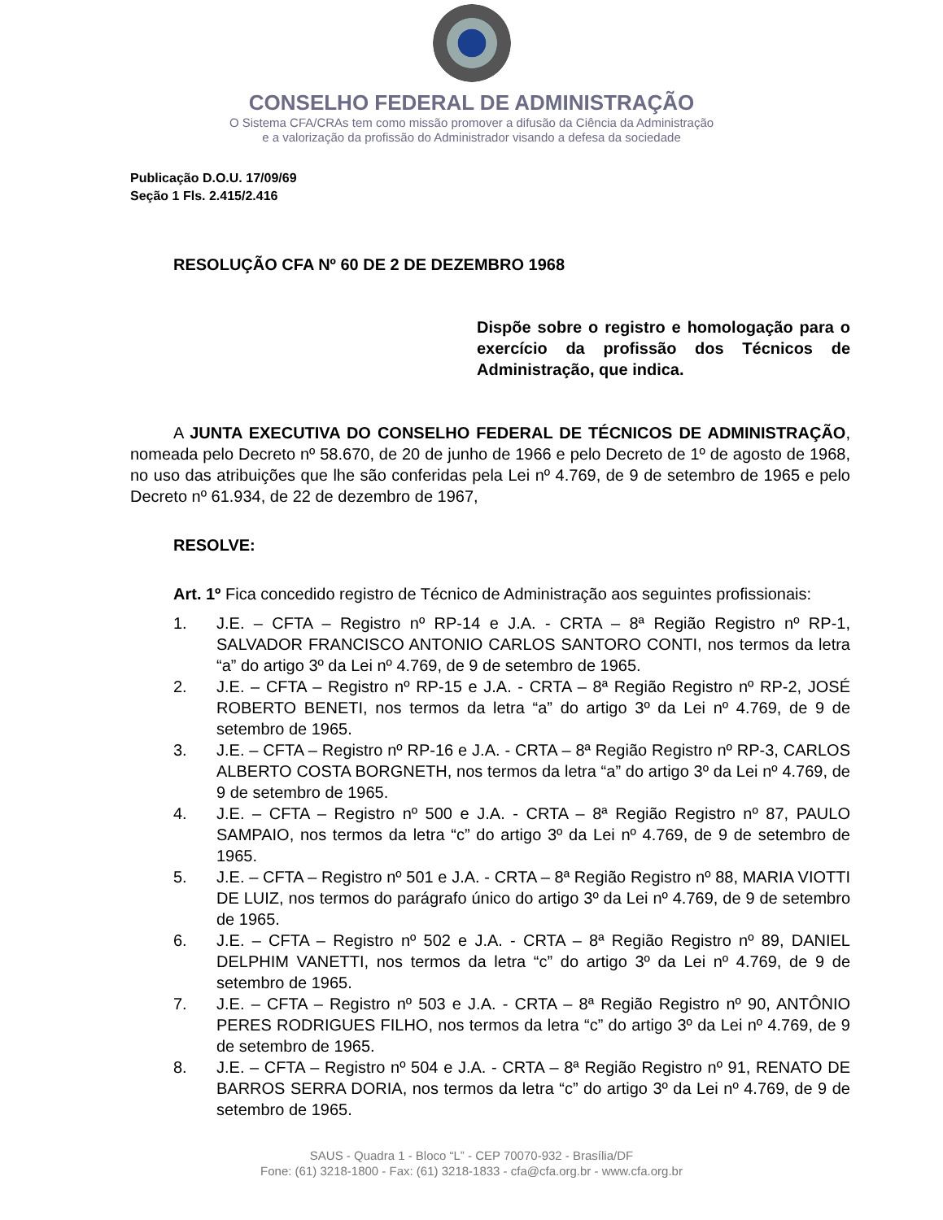CONSELHO FEDERAL DE ADMINISTRAÇÃO
O Sistema CFA/CRAs tem como missão promover a difusão da Ciência da Administração
e a valorização da profissão do Administrador visando a defesa da sociedade
Publicação D.O.U. 17/09/69
Seção 1 Fls. 2.415/2.416
RESOLUÇÃO CFA Nº 60 DE 2 DE DEZEMBRO 1968
Dispõe sobre o registro e homologação para o exercício da profissão dos Técnicos de Administração, que indica.
A JUNTA EXECUTIVA DO CONSELHO FEDERAL DE TÉCNICOS DE ADMINISTRAÇÃO, nomeada pelo Decreto nº 58.670, de 20 de junho de 1966 e pelo Decreto de 1º de agosto de 1968, no uso das atribuições que lhe são conferidas pela Lei nº 4.769, de 9 de setembro de 1965 e pelo Decreto nº 61.934, de 22 de dezembro de 1967,
RESOLVE:
Art. 1º Fica concedido registro de Técnico de Administração aos seguintes profissionais:
1. J.E. – CFTA – Registro nº RP-14 e J.A. - CRTA – 8ª Região Registro nº RP-1, SALVADOR FRANCISCO ANTONIO CARLOS SANTORO CONTI, nos termos da letra “a” do artigo 3º da Lei nº 4.769, de 9 de setembro de 1965.
2. J.E. – CFTA – Registro nº RP-15 e J.A. - CRTA – 8ª Região Registro nº RP-2, JOSÉ ROBERTO BENETI, nos termos da letra “a” do artigo 3º da Lei nº 4.769, de 9 de setembro de 1965.
3. J.E. – CFTA – Registro nº RP-16 e J.A. - CRTA – 8ª Região Registro nº RP-3, CARLOS ALBERTO COSTA BORGNETH, nos termos da letra “a” do artigo 3º da Lei nº 4.769, de 9 de setembro de 1965.
4. J.E. – CFTA – Registro nº 500 e J.A. - CRTA – 8ª Região Registro nº 87, PAULO SAMPAIO, nos termos da letra “c” do artigo 3º da Lei nº 4.769, de 9 de setembro de 1965.
5. J.E. – CFTA – Registro nº 501 e J.A. - CRTA – 8ª Região Registro nº 88, MARIA VIOTTI DE LUIZ, nos termos do parágrafo único do artigo 3º da Lei nº 4.769, de 9 de setembro de 1965.
6. J.E. – CFTA – Registro nº 502 e J.A. - CRTA – 8ª Região Registro nº 89, DANIEL DELPHIM VANETTI, nos termos da letra “c” do artigo 3º da Lei nº 4.769, de 9 de setembro de 1965.
7. J.E. – CFTA – Registro nº 503 e J.A. - CRTA – 8ª Região Registro nº 90, ANTÔNIO PERES RODRIGUES FILHO, nos termos da letra “c” do artigo 3º da Lei nº 4.769, de 9 de setembro de 1965.
8. J.E. – CFTA – Registro nº 504 e J.A. - CRTA – 8ª Região Registro nº 91, RENATO DE BARROS SERRA DORIA, nos termos da letra “c” do artigo 3º da Lei nº 4.769, de 9 de setembro de 1965.
SAUS - Quadra 1 - Bloco “L” - CEP 70070-932 - Brasília/DF
Fone: (61) 3218-1800 - Fax: (61) 3218-1833 - cfa@cfa.org.br - www.cfa.org.br